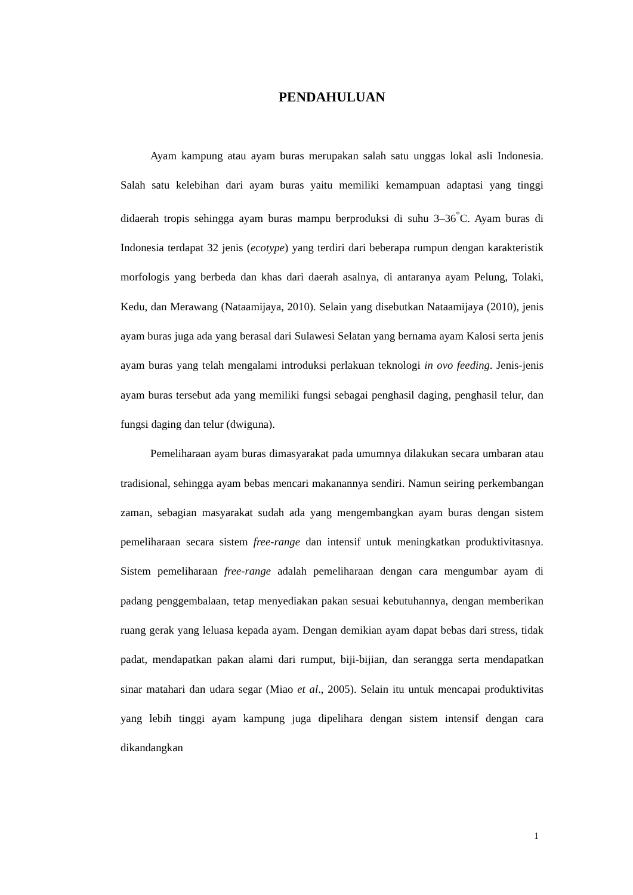PENDAHULUAN
Ayam kampung atau ayam buras merupakan salah satu unggas lokal asli Indonesia. Salah satu kelebihan dari ayam buras yaitu memiliki kemampuan adaptasi yang tinggi didaerah tropis sehingga ayam buras mampu berproduksi di suhu 3–36<sup>°</sup>C. Ayam buras di Indonesia terdapat 32 jenis (ecotype) yang terdiri dari beberapa rumpun dengan karakteristik morfologis yang berbeda dan khas dari daerah asalnya, di antaranya ayam Pelung, Tolaki, Kedu, dan Merawang (Nataamijaya, 2010). Selain yang disebutkan Nataamijaya (2010), jenis ayam buras juga ada yang berasal dari Sulawesi Selatan yang bernama ayam Kalosi serta jenis ayam buras yang telah mengalami introduksi perlakuan teknologi in ovo feeding. Jenis-jenis ayam buras tersebut ada yang memiliki fungsi sebagai penghasil daging, penghasil telur, dan fungsi daging dan telur (dwiguna).
Pemeliharaan ayam buras dimasyarakat pada umumnya dilakukan secara umbaran atau tradisional, sehingga ayam bebas mencari makanannya sendiri. Namun seiring perkembangan zaman, sebagian masyarakat sudah ada yang mengembangkan ayam buras dengan sistem pemeliharaan secara sistem free-range dan intensif untuk meningkatkan produktivitasnya. Sistem pemeliharaan free-range adalah pemeliharaan dengan cara mengumbar ayam di padang penggembalaan, tetap menyediakan pakan sesuai kebutuhannya, dengan memberikan ruang gerak yang leluasa kepada ayam. Dengan demikian ayam dapat bebas dari stress, tidak padat, mendapatkan pakan alami dari rumput, biji-bijian, dan serangga serta mendapatkan sinar matahari dan udara segar (Miao et al., 2005). Selain itu untuk mencapai produktivitas yang lebih tinggi ayam kampung juga dipelihara dengan sistem intensif dengan cara dikandangkan
1